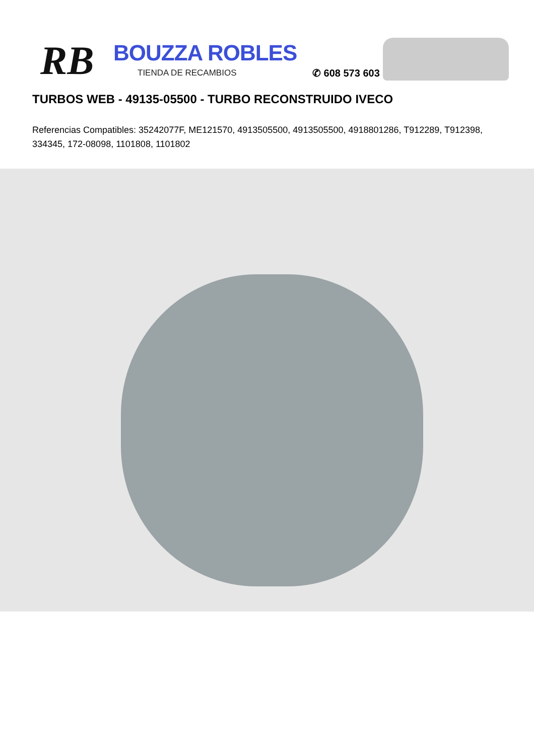RB BOUZZA ROBLES
TIENDA DE RECAMBIOS ✆ 608 573 603
TURBOS WEB - 49135-05500 - TURBO RECONSTRUIDO IVECO
Referencias Compatibles: 35242077F, ME121570, 4913505500, 4913505500, 4918801286, T912289, T912398, 334345, 172-08098, 1101808, 1101802